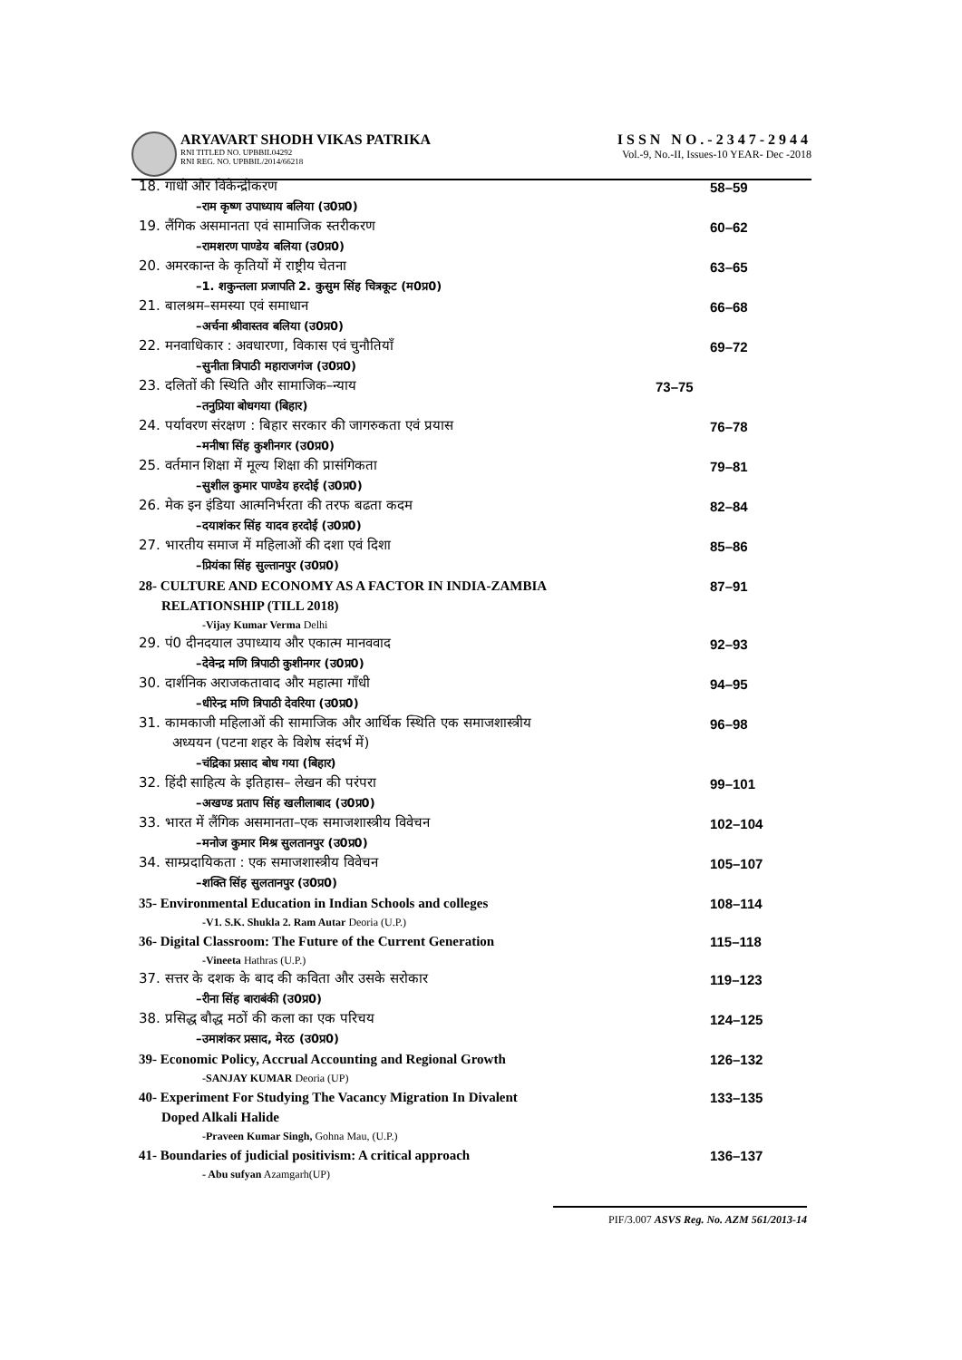ARYAVART SHODH VIKAS PATRIKA
RNI TITLED NO. UPBBIL04292
RNI REG. NO. UPBBIL/2014/66218
ISSN NO.-2347-2944
Vol.-9, No.-II, Issues-10 YEAR- Dec -2018
18. गांधी और विकेन्द्रीकरण 58–59
–राम कृष्ण उपाध्याय बलिया (उ0प्र0)
19. लैंगिक असमानता एवं सामाजिक स्तरीकरण 60–62
–रामशरण पाण्डेय बलिया (उ0प्र0)
20. अमरकान्त के कृतियों में राष्ट्रीय चेतना 63–65
–1. शकुन्तला प्रजापति 2. कुसुम सिंह चित्रकूट (म0प्र0)
21. बालश्रम–समस्या एवं समाधान 66–68
–अर्चना श्रीवास्तव बलिया (उ0प्र0)
22. मनवाधिकार : अवधारणा, विकास एवं चुनौतियाँ 69–72
–सुनीता त्रिपाठी महाराजगंज (उ0प्र0)
23. दलितों की स्थिति और सामाजिक–न्याय 73–75
–तनुप्रिया बोधगया (बिहार)
24. पर्यावरण संरक्षण : बिहार सरकार की जागरुकता एवं प्रयास 76–78
–मनीषा सिंह कुशीनगर (उ0प्र0)
25. वर्तमान शिक्षा में मूल्य शिक्षा की प्रासंगिकता 79–81
–सुशील कुमार पाण्डेय हरदोई (उ0प्र0)
26. मेक इन इंडिया आत्मनिर्भरता की तरफ बढता कदम 82–84
–दयाशंकर सिंह यादव हरदोई (उ0प्र0)
27. भारतीय समाज में महिलाओं की दशा एवं दिशा 85–86
–प्रियंका सिंह सुल्तानपुर (उ0प्र0)
28- CULTURE AND ECONOMY AS A FACTOR IN INDIA-ZAMBIA 87–91
RELATIONSHIP (TILL 2018)
-Vijay Kumar Verma Delhi
29. पं0 दीनदयाल उपाध्याय और एकात्म मानववाद 92–93
–देवेन्द्र मणि त्रिपाठी कुशीनगर (उ0प्र0)
30. दार्शनिक अराजकतावाद और महात्मा गाँधी 94–95
–धीरेन्द्र मणि त्रिपाठी देवरिया (उ0प्र0)
31. कामकाजी महिलाओं की सामाजिक और आर्थिक स्थिति एक समाजशास्त्रीय 96–98
अध्ययन (पटना शहर के विशेष संदर्भ में)
–चंद्रिका प्रसाद बोध गया (बिहार)
32. हिंदी साहित्य के इतिहास– लेखन की परंपरा 99–101
–अखण्ड प्रताप सिंह खलीलाबाद (उ0प्र0)
33. भारत में लैंगिक असमानता–एक समाजशास्त्रीय विवेचन 102–104
–मनोज कुमार मिश्र सुलतानपुर (उ0प्र0)
34. साम्प्रदायिकता : एक समाजशास्त्रीय विवेचन 105–107
–शक्ति सिंह सुलतानपुर (उ0प्र0)
35- Environmental Education in Indian Schools and colleges 108–114
-V1. S.K. Shukla 2. Ram Autar Deoria (U.P.)
36- Digital Classroom: The Future of the Current Generation 115–118
-Vineeta Hathras (U.P.)
37. सत्तर के दशक के बाद की कविता और उसके सरोकार 119–123
–रीना सिंह बाराबंकी (उ0प्र0)
38. प्रसिद्ध बौद्ध मठों की कला का एक परिचय 124–125
–उमाशंकर प्रसाद, मेरठ (उ0प्र0)
39- Economic Policy, Accrual Accounting and Regional Growth 126–132
-SANJAY KUMAR Deoria (UP)
40- Experiment For Studying The Vacancy Migration In Divalent 133–135
Doped Alkali Halide
-Praveen Kumar Singh, Gohna Mau, (U.P.)
41- Boundaries of judicial positivism: A critical approach 136–137
- Abu sufyan Azamgarh(UP)
PIF/3.007 ASVS Reg. No. AZM 561/2013-14